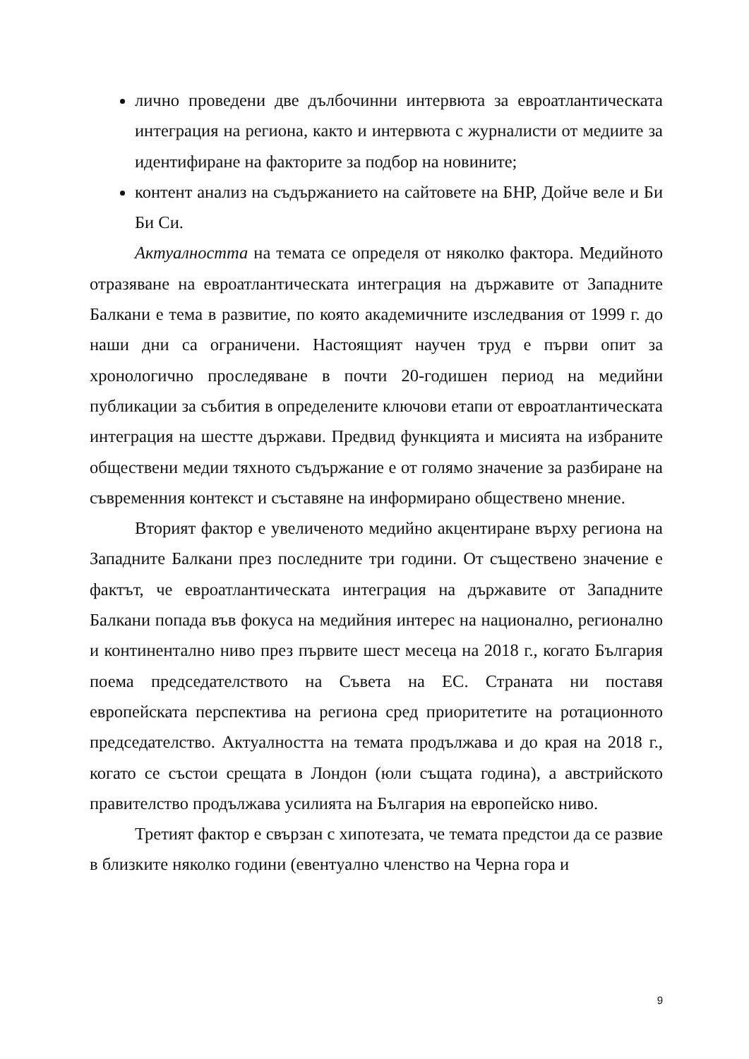лично проведени две дълбочинни интервюта за евроатлантическата интеграция на региона, както и интервюта с журналисти от медиите за идентифиране на факторите за подбор на новините;
контент анализ на съдържанието на сайтовете на БНР, Дойче веле и Би Би Си.
Актуалността на темата се определя от няколко фактора. Медийното отразяване на евроатлантическата интеграция на държавите от Западните Балкани е тема в развитие, по която академичните изследвания от 1999 г. до наши дни са ограничени. Настоящият научен труд е първи опит за хронологично проследяване в почти 20-годишен период на медийни публикации за събития в определените ключови етапи от евроатлантическата интеграция на шестте държави. Предвид функцията и мисията на избраните обществени медии тяхното съдържание е от голямо значение за разбиране на съвременния контекст и съставяне на информирано обществено мнение.
Вторият фактор е увеличеното медийно акцентиране върху региона на Западните Балкани през последните три години. От съществено значение е фактът, че евроатлантическата интеграция на държавите от Западните Балкани попада във фокуса на медийния интерес на национално, регионално и континентално ниво през първите шест месеца на 2018 г., когато България поема председателството на Съвета на ЕС. Страната ни поставя европейската перспектива на региона сред приоритетите на ротационното председателство. Актуалността на темата продължава и до края на 2018 г., когато се състои срещата в Лондон (юли същата година), а австрийското правителство продължава усилията на България на европейско ниво.
Третият фактор е свързан с хипотезата, че темата предстои да се развие в близките няколко години (евентуално членство на Черна гора и
9